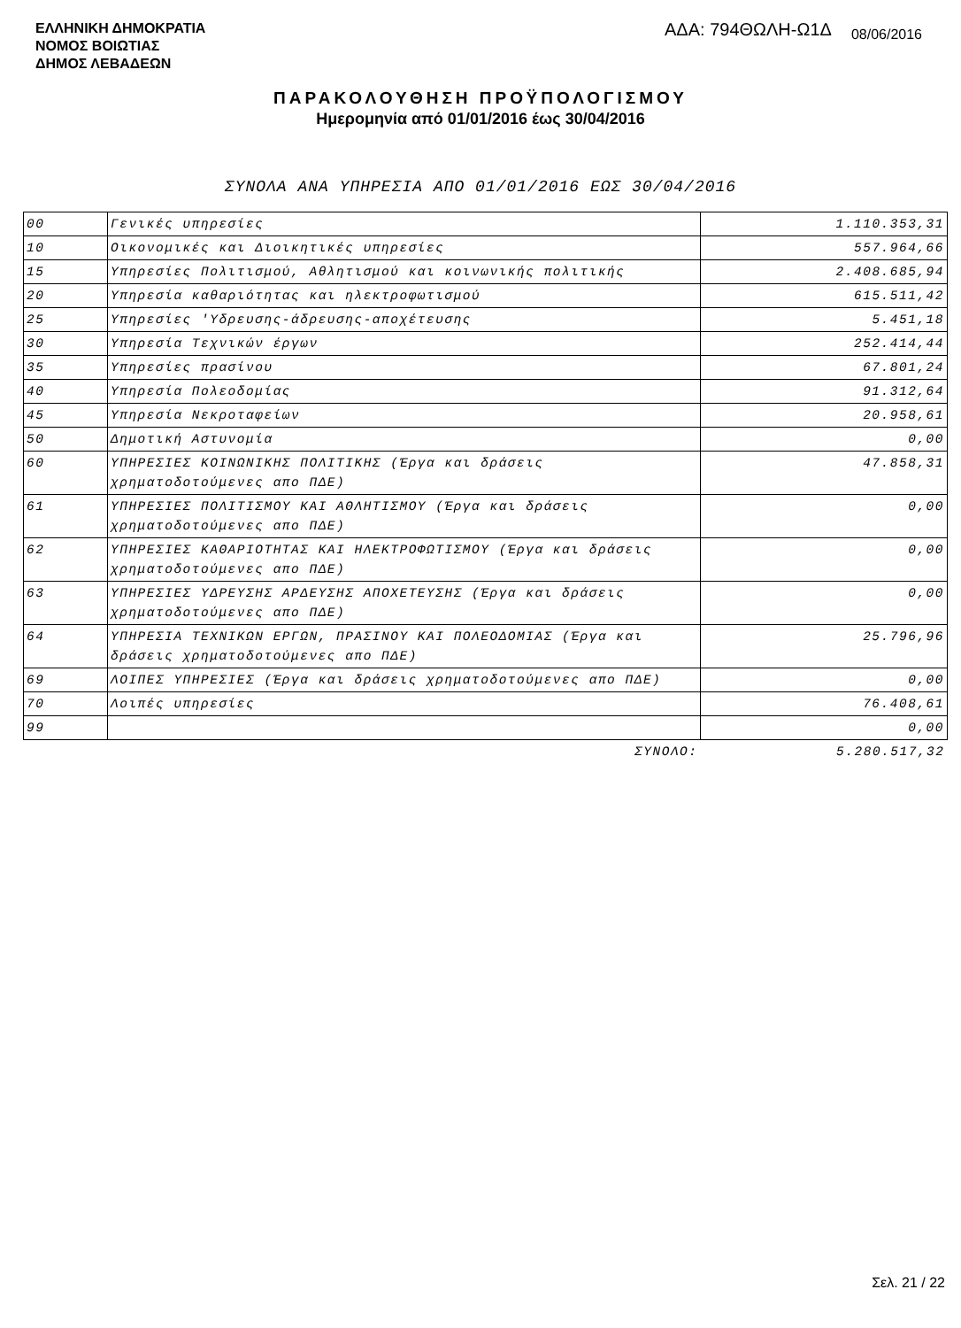ΕΛΛΗΝΙΚΗ ΔΗΜΟΚΡΑΤΙΑ
ΝΟΜΟΣ ΒΟΙΩΤΙΑΣ
ΔΗΜΟΣ ΛΕΒΑΔΕΩΝ
ΑΔΑ: 794ΘΩΛΗ-Ω1Δ 08/06/2016
ΠΑΡΑΚΟΛΟΥΘΗΣΗ ΠΡΟΫΠΟΛΟΓΙΣΜΟΥ
Ημερομηνία από 01/01/2016 έως 30/04/2016
ΣΥΝΟΛΑ ΑΝΑ ΥΠΗΡΕΣΙΑ ΑΠΟ 01/01/2016 ΕΩΣ 30/04/2016
| 00 | Γενικές υπηρεσίες | 1.110.353,31 |
| 10 | Οικονομικές και Διοικητικές υπηρεσίες | 557.964,66 |
| 15 | Υπηρεσίες Πολιτισμού, Αθλητισμού και κοινωνικής πολιτικής | 2.408.685,94 |
| 20 | Υπηρεσία καθαριότητας και ηλεκτροφωτισμού | 615.511,42 |
| 25 | Υπηρεσίες 'Υδρευσης-άδρευσης-αποχέτευσης | 5.451,18 |
| 30 | Υπηρεσία Τεχνικών έργων | 252.414,44 |
| 35 | Υπηρεσίες πρασίνου | 67.801,24 |
| 40 | Υπηρεσία Πολεοδομίας | 91.312,64 |
| 45 | Υπηρεσία Νεκροταφείων | 20.958,61 |
| 50 | Δημοτική Αστυνομία | 0,00 |
| 60 | ΥΠΗΡΕΣΙΕΣ ΚΟΙΝΩΝΙΚΗΣ ΠΟΛΙΤΙΚΗΣ (Έργα και δράσεις χρηματοδοτούμενες απο ΠΔΕ) | 47.858,31 |
| 61 | ΥΠΗΡΕΣΙΕΣ ΠΟΛΙΤΙΣΜΟΥ ΚΑΙ ΑΘΛΗΤΙΣΜΟΥ (Έργα και δράσεις χρηματοδοτούμενες απο ΠΔΕ) | 0,00 |
| 62 | ΥΠΗΡΕΣΙΕΣ ΚΑΘΑΡΙΟΤΗΤΑΣ ΚΑΙ ΗΛΕΚΤΡΟΦΩΤΙΣΜΟΥ (Έργα και δράσεις χρηματοδοτούμενες απο ΠΔΕ) | 0,00 |
| 63 | ΥΠΗΡΕΣΙΕΣ ΥΔΡΕΥΣΗΣ ΑΡΔΕΥΣΗΣ ΑΠΟΧΕΤΕΥΣΗΣ (Έργα και δράσεις χρηματοδοτούμενες απο ΠΔΕ) | 0,00 |
| 64 | ΥΠΗΡΕΣΙΑ ΤΕΧΝΙΚΩΝ ΕΡΓΩΝ, ΠΡΑΣΙΝΟΥ ΚΑΙ ΠΟΛΕΟΔΟΜΙΑΣ (Έργα και δράσεις χρηματοδοτούμενες απο ΠΔΕ) | 25.796,96 |
| 69 | ΛΟΙΠΕΣ ΥΠΗΡΕΣΙΕΣ (Έργα και δράσεις χρηματοδοτούμενες απο ΠΔΕ) | 0,00 |
| 70 | Λοιπές υπηρεσίες | 76.408,61 |
| 99 | | 0,00 |
| | ΣΥΝΟΛΟ: | 5.280.517,32 |
Σελ. 21 / 22